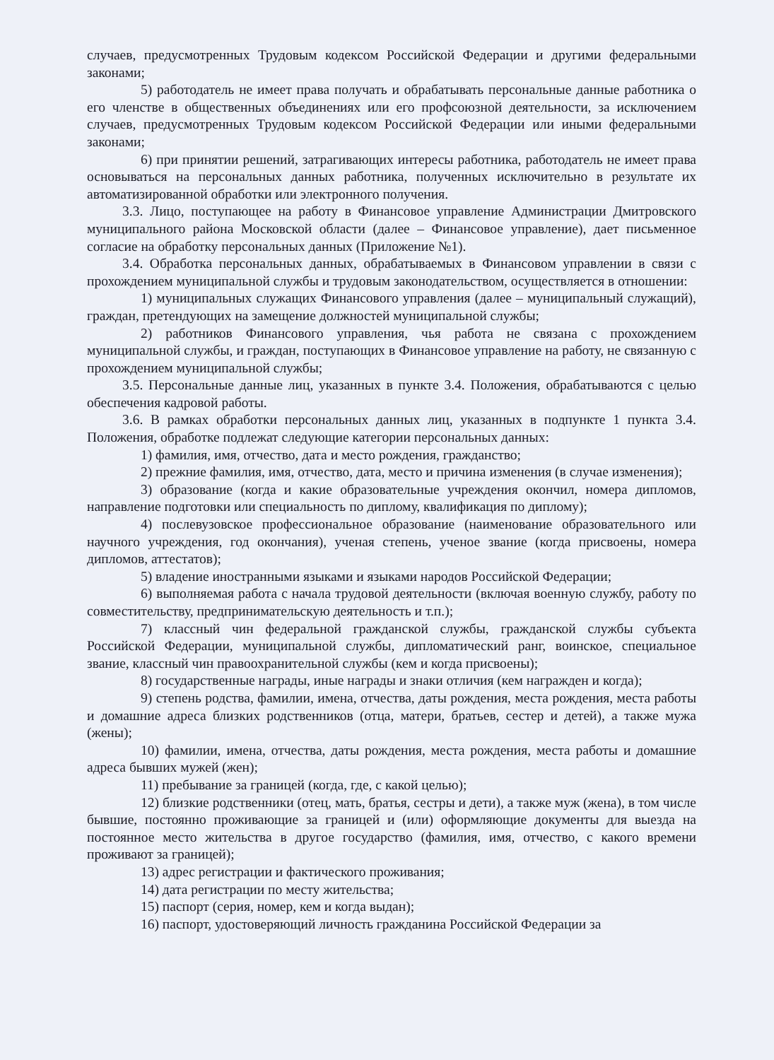случаев, предусмотренных Трудовым кодексом Российской Федерации и другими федеральными законами;
5) работодатель не имеет права получать и обрабатывать персональные данные работника о его членстве в общественных объединениях или его профсоюзной деятельности, за исключением случаев, предусмотренных Трудовым кодексом Российской Федерации или иными федеральными законами;
6) при принятии решений, затрагивающих интересы работника, работодатель не имеет права основываться на персональных данных работника, полученных исключительно в результате их автоматизированной обработки или электронного получения.
3.3. Лицо, поступающее на работу в Финансовое управление Администрации Дмитровского муниципального района Московской области (далее – Финансовое управление), дает письменное согласие на обработку персональных данных (Приложение №1).
3.4. Обработка персональных данных, обрабатываемых в Финансовом управлении в связи с прохождением муниципальной службы и трудовым законодательством, осуществляется в отношении:
1) муниципальных служащих Финансового управления (далее – муниципальный служащий), граждан, претендующих на замещение должностей муниципальной службы;
2) работников Финансового управления, чья работа не связана с прохождением муниципальной службы, и граждан, поступающих в Финансовое управление на работу, не связанную с прохождением муниципальной службы;
3.5. Персональные данные лиц, указанных в пункте 3.4. Положения, обрабатываются с целью обеспечения кадровой работы.
3.6. В рамках обработки персональных данных лиц, указанных в подпункте 1 пункта 3.4. Положения, обработке подлежат следующие категории персональных данных:
1) фамилия, имя, отчество, дата и место рождения, гражданство;
2) прежние фамилия, имя, отчество, дата, место и причина изменения (в случае изменения);
3) образование (когда и какие образовательные учреждения окончил, номера дипломов, направление подготовки или специальность по диплому, квалификация по диплому);
4) послевузовское профессиональное образование (наименование образовательного или научного учреждения, год окончания), ученая степень, ученое звание (когда присвоены, номера дипломов, аттестатов);
5) владение иностранными языками и языками народов Российской Федерации;
6) выполняемая работа с начала трудовой деятельности (включая военную службу, работу по совместительству, предпринимательскую деятельность и т.п.);
7) классный чин федеральной гражданской службы, гражданской службы субъекта Российской Федерации, муниципальной службы, дипломатический ранг, воинское, специальное звание, классный чин правоохранительной службы (кем и когда присвоены);
8) государственные награды, иные награды и знаки отличия (кем награжден и когда);
9) степень родства, фамилии, имена, отчества, даты рождения, места рождения, места работы и домашние адреса близких родственников (отца, матери, братьев, сестер и детей), а также мужа (жены);
10) фамилии, имена, отчества, даты рождения, места рождения, места работы и домашние адреса бывших мужей (жен);
11) пребывание за границей (когда, где, с какой целью);
12) близкие родственники (отец, мать, братья, сестры и дети), а также муж (жена), в том числе бывшие, постоянно проживающие за границей и (или) оформляющие документы для выезда на постоянное место жительства в другое государство (фамилия, имя, отчество, с какого времени проживают за границей);
13) адрес регистрации и фактического проживания;
14) дата регистрации по месту жительства;
15) паспорт (серия, номер, кем и когда выдан);
16) паспорт, удостоверяющий личность гражданина Российской Федерации за